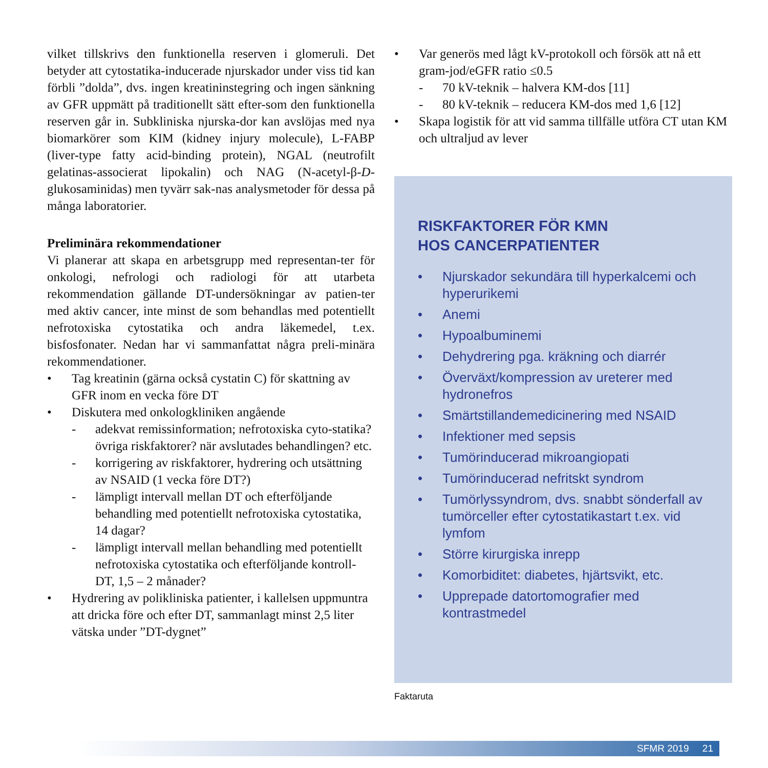vilket tillskrivs den funktionella reserven i glomeruli. Det betyder att cytostatika-inducerade njurskador under viss tid kan förbli ”dolda”, dvs. ingen kreatininstegring och ingen sänkning av GFR uppmätt på traditionellt sätt efter-som den funktionella reserven går in. Subkliniska njurska-dor kan avslöjas med nya biomarkörer som KIM (kidney injury molecule), L-FABP (liver-type fatty acid-binding protein), NGAL (neutrofilt gelatinas-associerat lipokalin) och NAG (N-acetyl-β-D-glukosaminidas) men tyvärr sak-nas analysmetoder för dessa på många laboratorier.
Preliminära rekommendationer
Vi planerar att skapa en arbetsgrupp med representan-ter för onkologi, nefrologi och radiologi för att utarbeta rekommendation gällande DT-undersökningar av patien-ter med aktiv cancer, inte minst de som behandlas med potentiellt nefrotoxiska cytostatika och andra läkemedel, t.ex. bisfosfonater. Nedan har vi sammanfattat några preli-minära rekommendationer.
• Tag kreatinin (gärna också cystatin C) för skattning av GFR inom en vecka före DT
• Diskutera med onkologkliniken angående
- adekvat remissinformation; nefrotoxiska cyto-statika? övriga riskfaktorer? när avslutades behandlingen? etc.
- korrigering av riskfaktorer, hydrering och utsättning av NSAID (1 vecka före DT?)
- lämpligt intervall mellan DT och efterföljande behandling med potentiellt nefrotoxiska cytostatika, 14 dagar?
- lämpligt intervall mellan behandling med potentiellt nefrotoxiska cytostatika och efterföljande kontroll-DT, 1,5 – 2 månader?
• Hydrering av polikliniska patienter, i kallelsen uppmuntra att dricka före och efter DT, sammanlagt minst 2,5 liter vätska under ”DT-dygnet”
• Var generös med lågt kV-protokoll och försök att nå ett gram-jod/eGFR ratio ≤0.5
- 70 kV-teknik – halvera KM-dos [11]
- 80 kV-teknik – reducera KM-dos med 1,6 [12]
• Skapa logistik för att vid samma tillfälle utföra CT utan KM och ultraljud av lever
RISKFAKTORER FÖR KMN
HOS CANCERPATIENTER
• Njurskador sekundära till hyperkalcemi och hyperurikemi
• Anemi
• Hypoalbuminemi
• Dehydrering pga. kräkning och diarrér
• Överväxt/kompression av ureterer med hydronefros
• Smärtstillandemedicinering med NSAID
• Infektioner med sepsis
• Tumörinducerad mikroangiopati
• Tumörinducerad nefritskt syndrom
• Tumörlyssyndrom, dvs. snabbt sönderfall av tumörceller efter cytostatikastart t.ex. vid lymfom
• Större kirurgiska inrepp
• Komorbiditet: diabetes, hjärtsvikt, etc.
• Upprepade datortomografier med kontrastmedel
Faktaruta
SFMR 2019 21